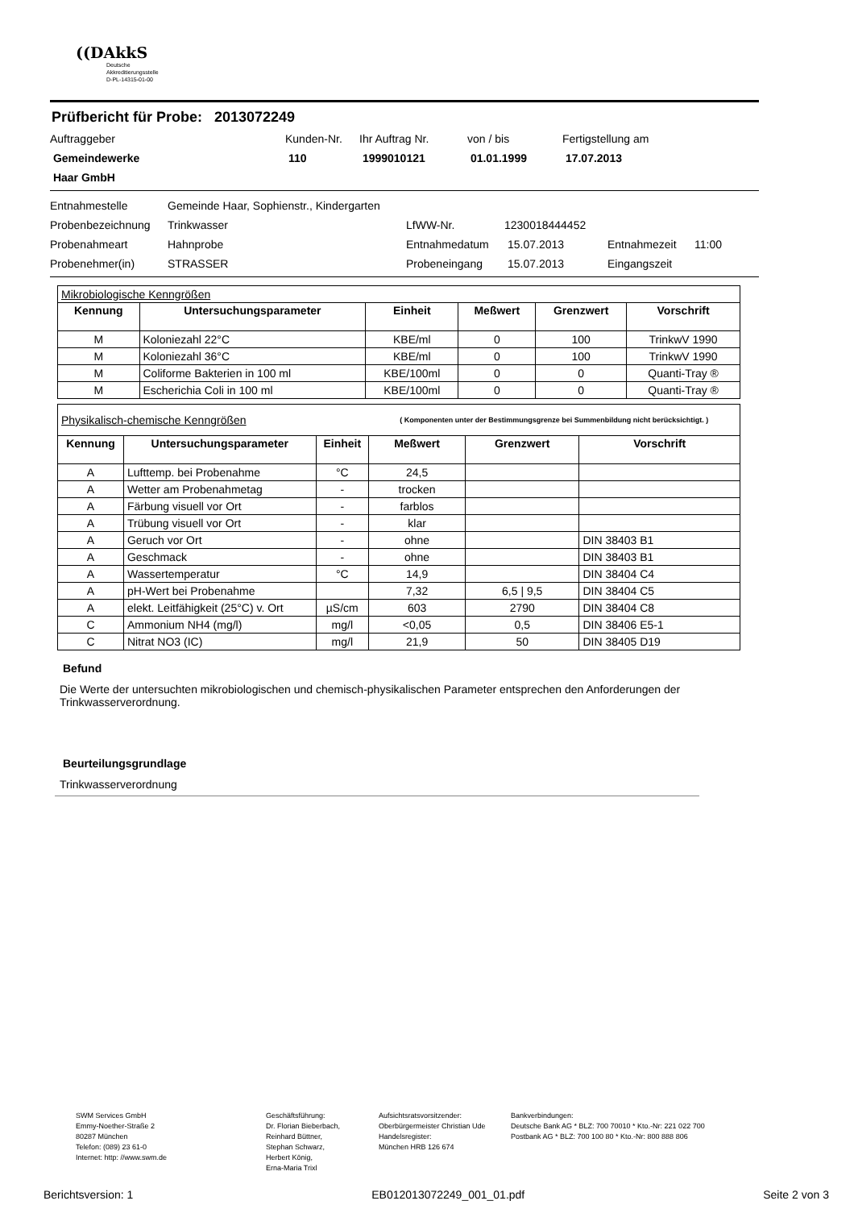((DAkkS
Deutsche
Akkreditierungsstelle
D-PL-14315-01-00
Prüfbericht für Probe: 2013072249
Auftraggeber Kunden-Nr. Ihr Auftrag Nr. von / bis Fertigstellung am
Gemeindewerke 110 1999010121 01.01.1999 17.07.2013
Haar GmbH
Entnahmestelle Gemeinde Haar, Sophienstr., Kindergarten
Probenbezeichnung Trinkwasser LfWW-Nr. 1230018444452
Probenahmeart Hahnprobe Entnahmedatum 15.07.2013 Entnahmezeit 11:00
Probenehmer(in) STRASSER Probeneingang 15.07.2013 Eingangszeit
| Mikrobiologische Kenngrößen | | | | | |
| Kennung | Untersuchungsparameter | Einheit | Meßwert | Grenzwert | Vorschrift |
| M | Koloniezahl 22°C | KBE/ml | 0 | 100 | TrinkwV 1990 |
| M | Koloniezahl 36°C | KBE/ml | 0 | 100 | TrinkwV 1990 |
| M | Coliforme Bakterien in 100 ml | KBE/100ml | 0 | 0 | Quanti-Tray ® |
| M | Escherichia Coli in 100 ml | KBE/100ml | 0 | 0 | Quanti-Tray ® |
| Physikalisch-chemische Kenngrößen | | | ( Komponenten unter der Bestimmungsgrenze bei Summenbildung nicht berücksichtigt. ) | | |
| Kennung | Untersuchungsparameter | Einheit | Meßwert | Grenzwert | Vorschrift |
| A | Lufttemp. bei Probenahme | °C | 24,5 | | |
| A | Wetter am Probenahmetag | - | trocken | | |
| A | Färbung visuell vor Ort | - | farblos | | |
| A | Trübung visuell vor Ort | - | klar | | |
| A | Geruch vor Ort | - | ohne | | DIN 38403 B1 |
| A | Geschmack | - | ohne | | DIN 38403 B1 |
| A | Wassertemperatur | °C | 14,9 | | DIN 38404 C4 |
| A | pH-Wert bei Probenahme | | 7,32 | 6,5 / 9,5 | DIN 38404 C5 |
| A | elekt. Leitfähigkeit (25°C) v. Ort | µS/cm | 603 | 2790 | DIN 38404 C8 |
| C | Ammonium NH4 (mg/l) | mg/l | <0,05 | 0,5 | DIN 38406 E5-1 |
| C | Nitrat NO3 (IC) | mg/l | 21,9 | 50 | DIN 38405 D19 |
Befund
Die Werte der untersuchten mikrobiologischen und chemisch-physikalischen Parameter entsprechen den Anforderungen der Trinkwasserverordnung.
Beurteilungsgrundlage
Trinkwasserverordnung
SWM Services GmbH
Emmy-Noether-Straße 2
80287 München
Telefon: (089) 23 61-0
Internet: http: //www.swm.de
Geschäftsführung:
Dr. Florian Bieberbach,
Reinhard Büttner,
Stephan Schwarz,
Herbert König,
Erna-Maria Trixl
Aufsichtsratsvorsitzender:
Oberbürgermeister Christian Ude
Handelsregister:
München HRB 126 674
Bankverbindungen:
Deutsche Bank AG * BLZ: 700 70010 * Kto.-Nr: 221 022 700
Postbank AG * BLZ: 700 100 80 * Kto.-Nr: 800 888 806
Berichtsversion: 1 EB012013072249_001_01.pdf Seite 2 von 3